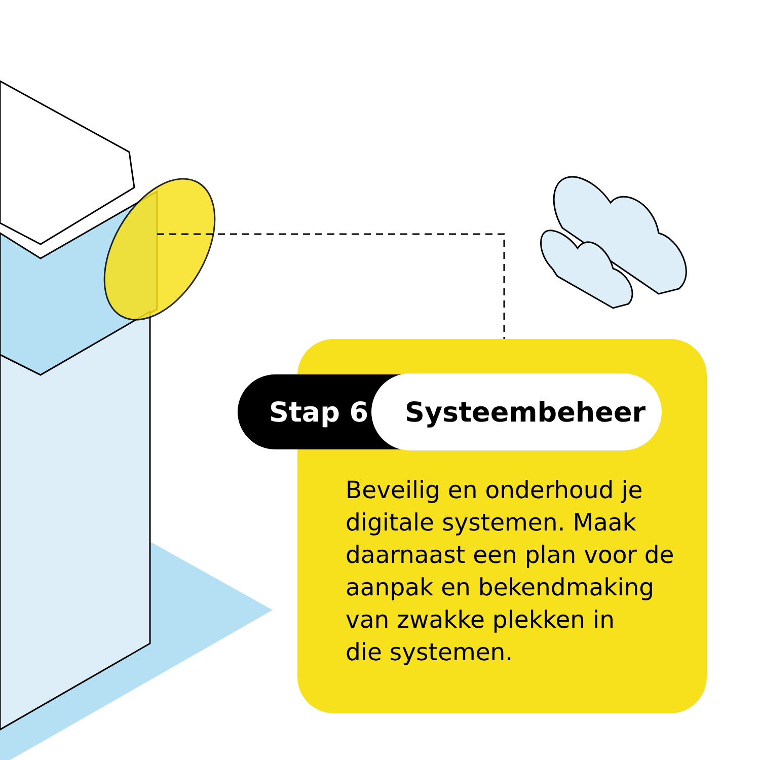Stap 6
Systeembeheer
Beveilig en onderhoud je digitale systemen. Maak daarnaast een plan voor de aanpak en bekendmaking van zwakke plekken in
die systemen.